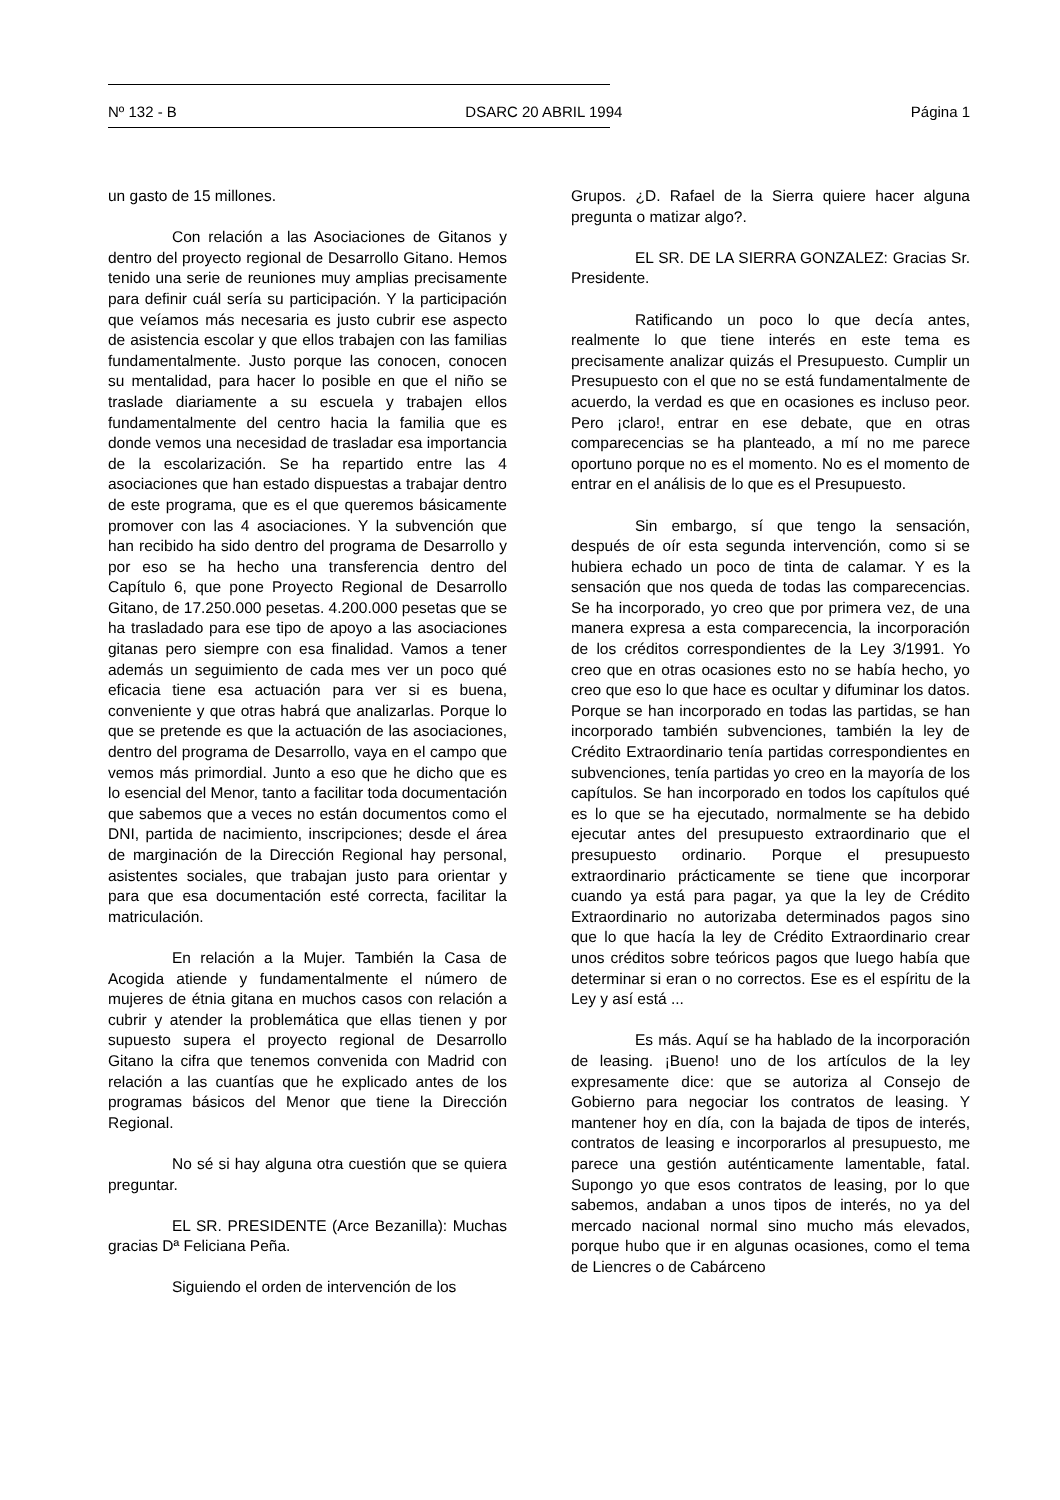Nº 132 - B DSARC 20 ABRIL 1994 Página 1
un gasto de 15 millones.
Con relación a las Asociaciones de Gitanos y dentro del proyecto regional de Desarrollo Gitano. Hemos tenido una serie de reuniones muy amplias precisamente para definir cuál sería su participación. Y la participación que veíamos más necesaria es justo cubrir ese aspecto de asistencia escolar y que ellos trabajen con las familias fundamentalmente. Justo porque las conocen, conocen su mentalidad, para hacer lo posible en que el niño se traslade diariamente a su escuela y trabajen ellos fundamentalmente del centro hacia la familia que es donde vemos una necesidad de trasladar esa importancia de la escolarización. Se ha repartido entre las 4 asociaciones que han estado dispuestas a trabajar dentro de este programa, que es el que queremos básicamente promover con las 4 asociaciones. Y la subvención que han recibido ha sido dentro del programa de Desarrollo y por eso se ha hecho una transferencia dentro del Capítulo 6, que pone Proyecto Regional de Desarrollo Gitano, de 17.250.000 pesetas. 4.200.000 pesetas que se ha trasladado para ese tipo de apoyo a las asociaciones gitanas pero siempre con esa finalidad. Vamos a tener además un seguimiento de cada mes ver un poco qué eficacia tiene esa actuación para ver si es buena, conveniente y que otras habrá que analizarlas. Porque lo que se pretende es que la actuación de las asociaciones, dentro del programa de Desarrollo, vaya en el campo que vemos más primordial. Junto a eso que he dicho que es lo esencial del Menor, tanto a facilitar toda documentación que sabemos que a veces no están documentos como el DNI, partida de nacimiento, inscripciones; desde el área de marginación de la Dirección Regional hay personal, asistentes sociales, que trabajan justo para orientar y para que esa documentación esté correcta, facilitar la matriculación.
En relación a la Mujer. También la Casa de Acogida atiende y fundamentalmente el número de mujeres de étnia gitana en muchos casos con relación a cubrir y atender la problemática que ellas tienen y por supuesto supera el proyecto regional de Desarrollo Gitano la cifra que tenemos convenida con Madrid con relación a las cuantías que he explicado antes de los programas básicos del Menor que tiene la Dirección Regional.
No sé si hay alguna otra cuestión que se quiera preguntar.
EL SR. PRESIDENTE (Arce Bezanilla): Muchas gracias Dª Feliciana Peña.
Siguiendo el orden de intervención de los
Grupos. ¿D. Rafael de la Sierra quiere hacer alguna pregunta o matizar algo?.
EL SR. DE LA SIERRA GONZALEZ: Gracias Sr. Presidente.
Ratificando un poco lo que decía antes, realmente lo que tiene interés en este tema es precisamente analizar quizás el Presupuesto. Cumplir un Presupuesto con el que no se está fundamentalmente de acuerdo, la verdad es que en ocasiones es incluso peor. Pero ¡claro!, entrar en ese debate, que en otras comparecencias se ha planteado, a mí no me parece oportuno porque no es el momento. No es el momento de entrar en el análisis de lo que es el Presupuesto.
Sin embargo, sí que tengo la sensación, después de oír esta segunda intervención, como si se hubiera echado un poco de tinta de calamar. Y es la sensación que nos queda de todas las comparecencias. Se ha incorporado, yo creo que por primera vez, de una manera expresa a esta comparecencia, la incorporación de los créditos correspondientes de la Ley 3/1991. Yo creo que en otras ocasiones esto no se había hecho, yo creo que eso lo que hace es ocultar y difuminar los datos. Porque se han incorporado en todas las partidas, se han incorporado también subvenciones, también la ley de Crédito Extraordinario tenía partidas correspondientes en subvenciones, tenía partidas yo creo en la mayoría de los capítulos. Se han incorporado en todos los capítulos qué es lo que se ha ejecutado, normalmente se ha debido ejecutar antes del presupuesto extraordinario que el presupuesto ordinario. Porque el presupuesto extraordinario prácticamente se tiene que incorporar cuando ya está para pagar, ya que la ley de Crédito Extraordinario no autorizaba determinados pagos sino que lo que hacía la ley de Crédito Extraordinario crear unos créditos sobre teóricos pagos que luego había que determinar si eran o no correctos. Ese es el espíritu de la Ley y así está ...
Es más. Aquí se ha hablado de la incorporación de leasing. ¡Bueno! uno de los artículos de la ley expresamente dice: que se autoriza al Consejo de Gobierno para negociar los contratos de leasing. Y mantener hoy en día, con la bajada de tipos de interés, contratos de leasing e incorporarlos al presupuesto, me parece una gestión auténticamente lamentable, fatal. Supongo yo que esos contratos de leasing, por lo que sabemos, andaban a unos tipos de interés, no ya del mercado nacional normal sino mucho más elevados, porque hubo que ir en algunas ocasiones, como el tema de Liencres o de Cabárceno